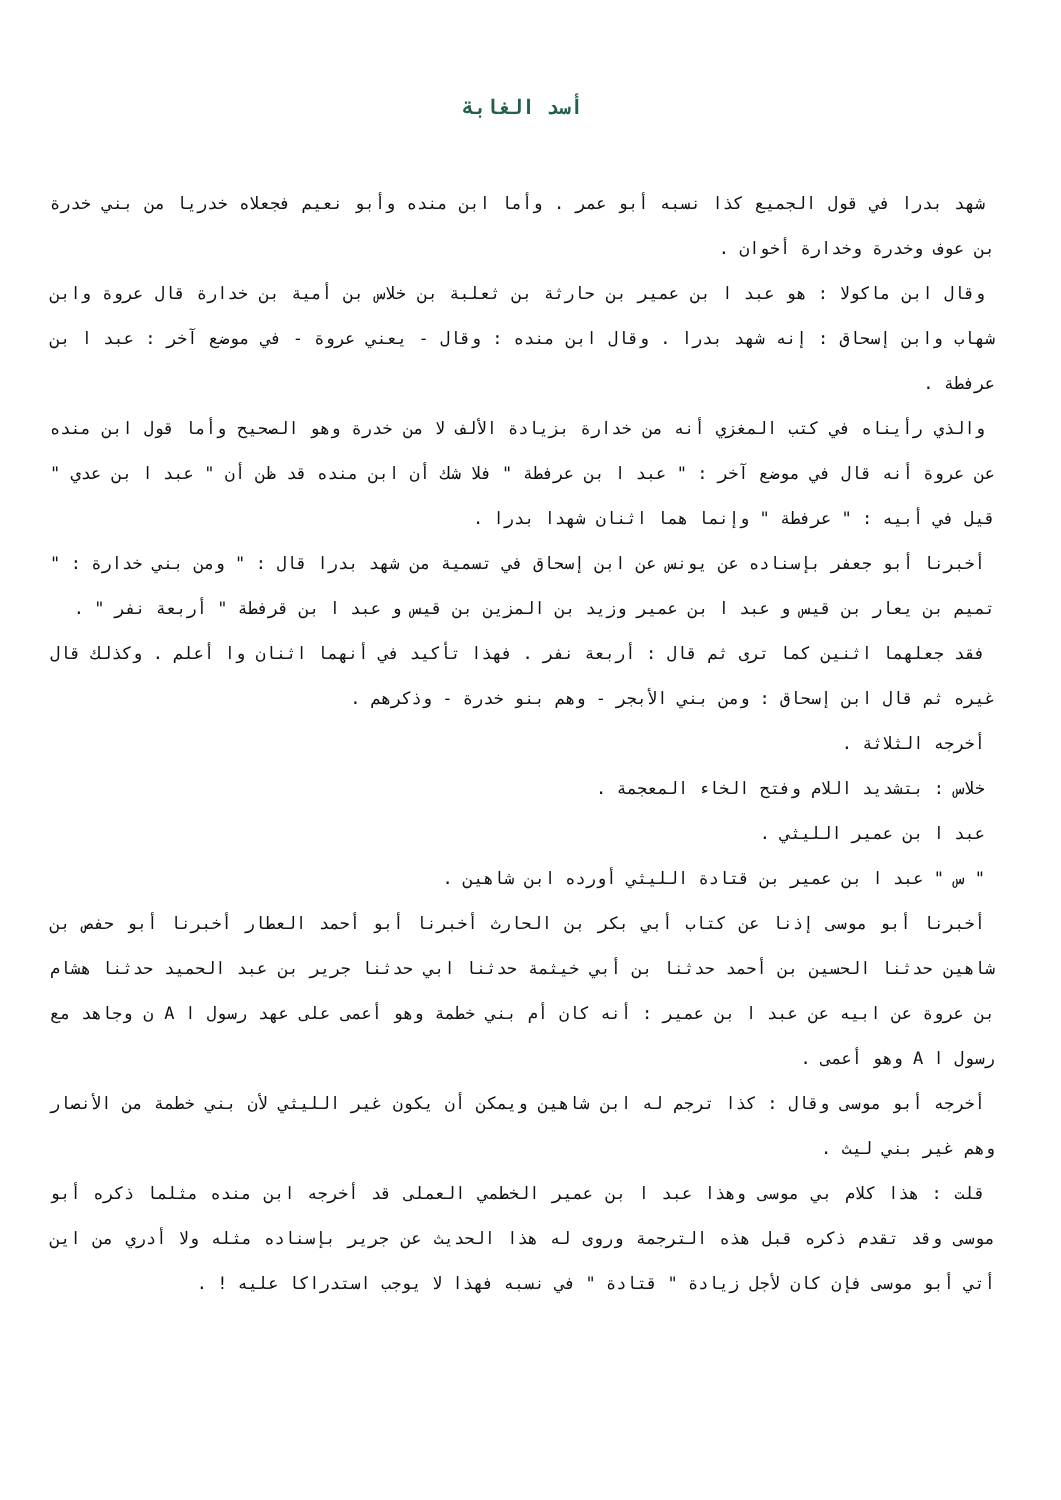أسد الغابة
شهد بدرا في قول الجميع كذا نسبه أبو عمر . وأما ابن منده وأبو نعيم فجعلاه خدريا من بني خدرة بن عوف وخدرة وخدارة أخوان .
وقال ابن ماكولا : هو عبد ا بن عمير بن حارثة بن ثعلبة بن خلاس بن أمية بن خدارة قال عروة وابن شهاب وابن إسحاق : إنه شهد بدرا . وقال ابن منده : وقال - يعني عروة - في موضع آخر : عبد ا بن عرفطة .
والذي رأيناه في كتب المغزي أنه من خدارة بزيادة الألف لا من خدرة وهو الصحيح وأما قول ابن منده عن عروة أنه قال في موضع آخر : " عبد ا بن عرفطة " فلا شك أن ابن منده قد ظن أن " عبد ا بن عدي " قيل في أبيه : " عرفطة " وإنما هما اثنان شهدا بدرا .
أخبرنا أبو جعفر بإسناده عن يونس عن ابن إسحاق في تسمية من شهد بدرا قال : " ومن بني خدارة : " تميم بن يعار بن قيس و عبد ا بن عمير وزيد بن المزين بن قيس و عبد ا بن قرفطة " أربعة نفر " .
فقد جعلهما اثنين كما ترى ثم قال : أربعة نفر . فهذا تأكيد في أنهما اثنان وا أعلم . وكذلك قال غيره ثم قال ابن إسحاق : ومن بني الأبجر - وهم بنو خدرة - وذكرهم .
أخرجه الثلاثة .
خلاس : بتشديد اللام وفتح الخاء المعجمة .
عبد ا بن عمير الليثي .
" س " عبد ا بن عمير بن قتادة الليثي أورده ابن شاهين .
أخبرنا أبو موسى إذنا عن كتاب أبي بكر بن الحارث أخبرنا أبو أحمد العطار أخبرنا أبو حفص بن شاهين حدثنا الحسين بن أحمد حدثنا بن أبي خيثمة حدثنا ابي حدثنا جرير بن عبد الحميد حدثنا هشام بن عروة عن ابيه عن عبد ا بن عمير : أنه كان أم بني خطمة وهو أعمى على عهد رسول ا A ن وجاهد مع رسول ا A وهو أعمى .
أخرجه أبو موسى وقال : كذا ترجم له ابن شاهين ويمكن أن يكون غير الليثي لأن بني خطمة من الأنصار وهم غير بني ليث .
قلت : هذا كلام بي موسى وهذا عبد ا بن عمير الخطمي العملى قد أخرجه ابن منده مثلما ذكره أبو موسى وقد تقدم ذكره قبل هذه الترجمة وروى له هذا الحديث عن جرير بإسناده مثله ولا أدري من اين أتي أبو موسى فإن كان لأجل زيادة " قتادة " في نسبه فهذا لا يوجب استدراكا عليه ! .